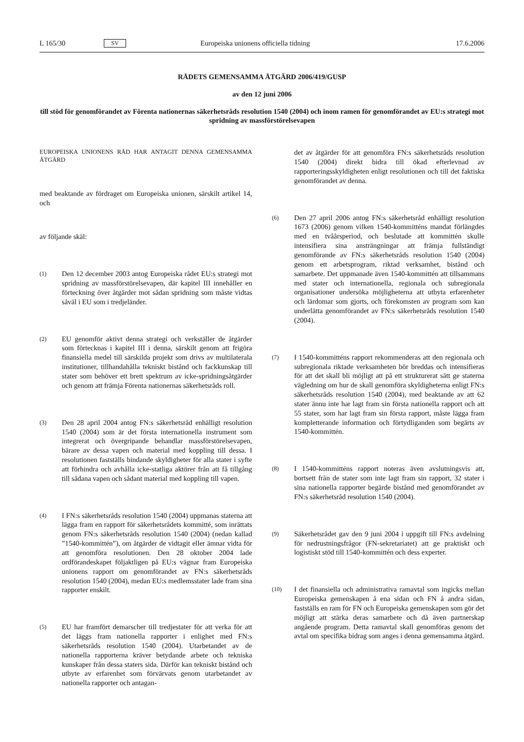L 165/30 SV Europeiska unionens officiella tidning 17.6.2006
RÅDETS GEMENSAMMA ÅTGÄRD 2006/419/GUSP
av den 12 juni 2006
till stöd för genomförandet av Förenta nationernas säkerhetsråds resolution 1540 (2004) och inom ramen för genomförandet av EU:s strategi mot spridning av massförstörelsevapen
EUROPEISKA UNIONENS RÅD HAR ANTAGIT DENNA GEMENSAMMA ÅTGÄRD
med beaktande av fördraget om Europeiska unionen, särskilt artikel 14, och
av följande skäl:
(1) Den 12 december 2003 antog Europeiska rådet EU:s strategi mot spridning av massförstörelsevapen, där kapitel III innehåller en förteckning över åtgärder mot sådan spridning som måste vidtas såväl i EU som i tredjeländer.
(2) EU genomför aktivt denna strategi och verkställer de åtgärder som förtecknas i kapitel III i denna, särskilt genom att frigöra finansiella medel till särskilda projekt som drivs av multilaterala institutioner, tillhandahålla tekniskt bistånd och fackkunskap till stater som behöver ett brett spektrum av icke-spridningsåtgärder och genom att främja Förenta nationernas säkerhetsråds roll.
(3) Den 28 april 2004 antog FN:s säkerhetsråd enhälligt resolution 1540 (2004) som är det första internationella instrument som integrerat och övergripande behandlar massförstörelsevapen, bärare av dessa vapen och material med koppling till dessa. I resolutionen fastställs bindande skyldigheter för alla stater i syfte att förhindra och avhålla icke-statliga aktörer från att få tillgång till sådana vapen och sådant material med koppling till vapen.
(4) I FN:s säkerhetsråds resolution 1540 (2004) uppmanas staterna att lägga fram en rapport för säkerhetsrådets kommitté, som inrättats genom FN:s säkerhetsråds resolution 1540 (2004) (nedan kallad ”1540-kommittén”), om åtgärder de vidtagit eller ämnar vidta för att genomföra resolutionen. Den 28 oktober 2004 lade ordförandeskapet följaktligen på EU:s vägnar fram Europeiska unionens rapport om genomförandet av FN:s säkerhetsråds resolution 1540 (2004), medan EU:s medlemsstater lade fram sina rapporter enskilt.
(5) EU har framfört demarscher till tredjestater för att verka för att det läggs fram nationella rapporter i enlighet med FN:s säkerhetsråds resolution 1540 (2004). Utarbetandet av de nationella rapporterna kräver betydande arbete och tekniska kunskaper från dessa staters sida. Därför kan tekniskt bistånd och utbyte av erfarenhet som förvärvats genom utarbetandet av nationella rapporter och antagan-
det av åtgärder för att genomföra FN:s säkerhetsråds resolution 1540 (2004) direkt bidra till ökad efterlevnad av rapporteringsskyldigheten enligt resolutionen och till det faktiska genomförandet av denna.
(6) Den 27 april 2006 antog FN:s säkerhetsråd enhälligt resolution 1673 (2006) genom vilken 1540-kommitténs mandat förlängdes med en tvåårsperiod, och beslutade att kommittén skulle intensifiera sina ansträngningar att främja fullständigt genomförande av FN:s säkerhetsråds resolution 1540 (2004) genom ett arbetsprogram, riktad verksamhet, bistånd och samarbete. Det uppmanade även 1540-kommittén att tillsammans med stater och internationella, regionala och subregionala organisationer undersöka möjligheterna att utbyta erfarenheter och lärdomar som gjorts, och förekomsten av program som kan underlätta genomförandet av FN:s säkerhetsråds resolution 1540 (2004).
(7) I 1540-kommitténs rapport rekommenderas att den regionala och subregionala riktade verksamheten bör breddas och intensifieras för att det skall bli möjligt att på ett strukturerat sätt ge staterna vägledning om hur de skall genomföra skyldigheterna enligt FN:s säkerhetsråds resolution 1540 (2004), med beaktande av att 62 stater ännu inte har lagt fram sin första nationella rapport och att 55 stater, som har lagt fram sin första rapport, måste lägga fram kompletterande information och förtydliganden som begärts av 1540-kommittén.
(8) I 1540-kommitténs rapport noteras även avslutningsvis att, bortsett från de stater som inte lagt fram sin rapport, 32 stater i sina nationella rapporter begärde bistånd med genomförandet av FN:s säkerhetsråd resolution 1540 (2004).
(9) Säkerhetsrådet gav den 9 juni 2004 i uppgift till FN:s avdelning för nedrustningsfrågor (FN-sekretariatet) att ge praktiskt och logistiskt stöd till 1540-kommittén och dess experter.
(10) I det finansiella och administrativa ramavtal som ingicks mellan Europeiska gemenskapen å ena sidan och FN å andra sidan, fastställs en ram för FN och Europeiska gemenskapen som gör det möjligt att stärka deras samarbete och då även partnerskap angående program. Detta ramavtal skall genomföras genom det avtal om specifika bidrag som anges i denna gemensamma åtgärd.